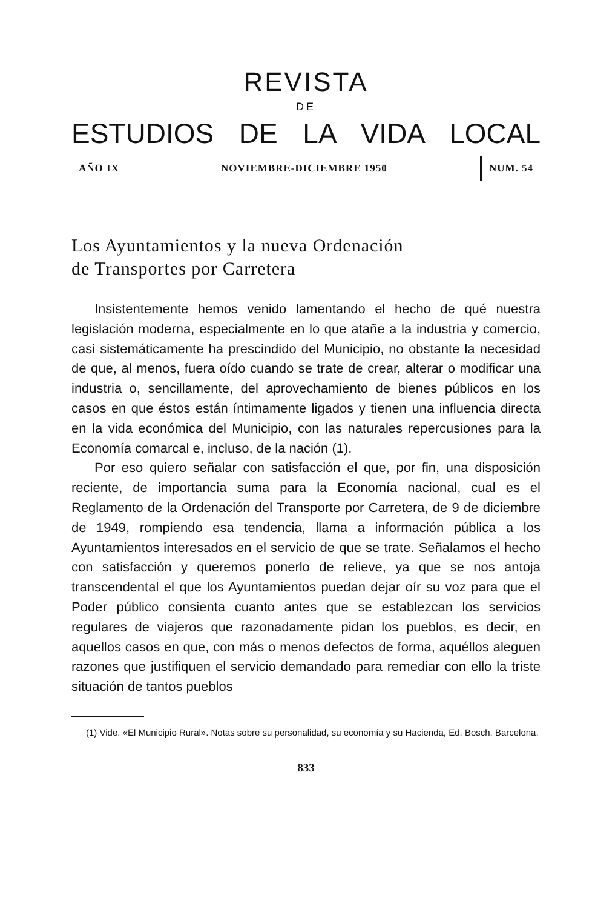REVISTA
DE
ESTUDIOS DE LA VIDA LOCAL
AÑO IX NOVIEMBRE-DICIEMBRE 1950 NUM. 54
Los Ayuntamientos y la nueva Ordenación
de Transportes por Carretera
Insistentemente hemos venido lamentando el hecho de qué nuestra legislación moderna, especialmente en lo que atañe a la industria y comercio, casi sistemáticamente ha prescindido del Municipio, no obstante la necesidad de que, al menos, fuera oído cuando se trate de crear, alterar o modificar una industria o, sencillamente, del aprovechamiento de bienes públicos en los casos en que éstos están íntimamente ligados y tienen una influencia directa en la vida económica del Municipio, con las naturales repercusiones para la Economía comarcal e, incluso, de la nación (1).
Por eso quiero señalar con satisfacción el que, por fin, una disposición reciente, de importancia suma para la Economía nacional, cual es el Reglamento de la Ordenación del Transporte por Carretera, de 9 de diciembre de 1949, rompiendo esa tendencia, llama a información pública a los Ayuntamientos interesados en el servicio de que se trate. Señalamos el hecho con satisfacción y queremos ponerlo de relieve, ya que se nos antoja transcendental el que los Ayuntamientos puedan dejar oír su voz para que el Poder público consienta cuanto antes que se establezcan los servicios regulares de viajeros que razonadamente pidan los pueblos, es decir, en aquellos casos en que, con más o menos defectos de forma, aquéllos aleguen razones que justifiquen el servicio demandado para remediar con ello la triste situación de tantos pueblos
(1) Vide. «El Municipio Rural». Notas sobre su personalidad, su economía y su Hacienda, Ed. Bosch. Barcelona.
833